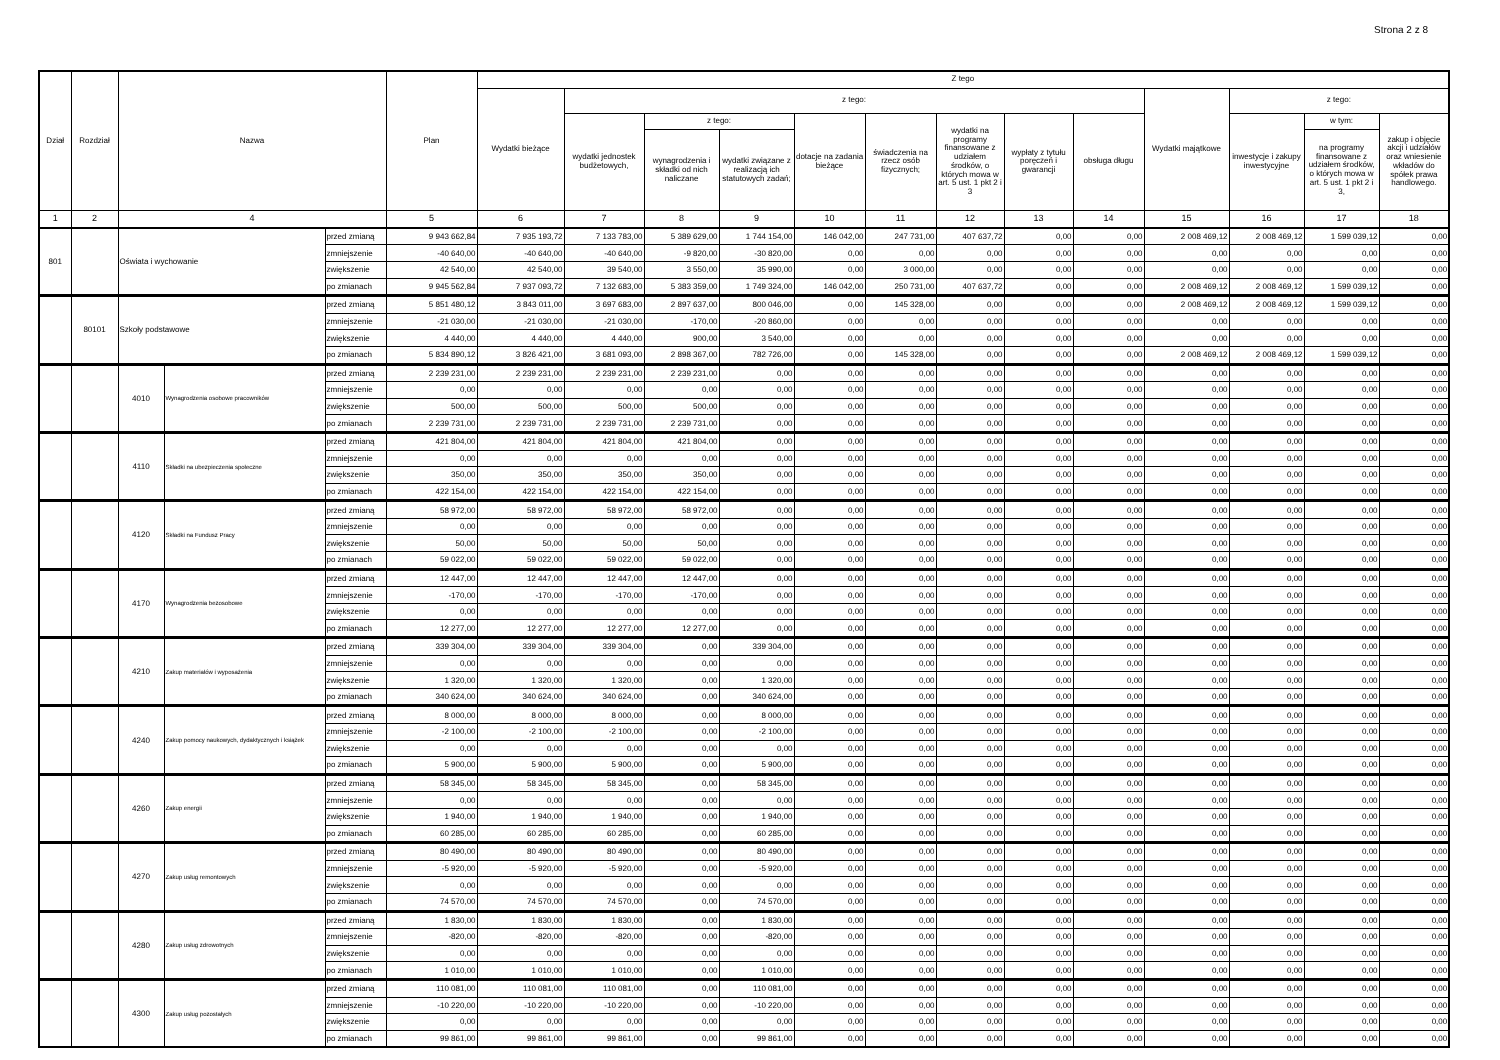Strona 2 z 8
| Dział | Rozdział | Nazwa | | | Plan | Z tego | | | | | | | | | | | | |
| --- | --- | --- | --- | --- | --- | --- | --- | --- | --- | --- | --- | --- | --- | --- | --- | --- | --- | --- |
| | | | | | | Wydatki bieżące | z tego: | | | | | | | | Wydatki majątkowe | z tego: | | |
| | | | | | | | wydatki jednostek budżetowych, | z tego: | | dotacje na zadania bieżące | świadczenia na rzecz osób fizycznych; | wydatki na programy finansowane z udziałem środków, o których mowa w art. 5 ust. 1 pkt 2 i 3 | wypłaty z tytułu poręczeń i gwarancji | obsługa długu | | inwestycje i zakupy inwestycyjne | w tym: | zakup i objęcie akcji i udziałów oraz wniesienie wkładów do spółek prawa handlowego. |
| | | | | | | | | wynagrodzenia i składki od nich naliczane | wydatki związane z realizacją ich statutowych zadań; | | | | | | | | na programy finansowane z udziałem środków, o których mowa w art. 5 ust. 1 pkt 2 i 3, | |
| 1 | 2 | 4 | | | 5 | 6 | 7 | 8 | 9 | 10 | 11 | 12 | 13 | 14 | 15 | 16 | 17 | 18 |
| 801 | | Oświata i wychowanie | | przed zmianą | 9 943 662,84 | 7 935 193,72 | 7 133 783,00 | 5 389 629,00 | 1 744 154,00 | 146 042,00 | 247 731,00 | 407 637,72 | 0,00 | 0,00 | 2 008 469,12 | 2 008 469,12 | 1 599 039,12 | 0,00 |
| | | | | zmniejszenie | -40 640,00 | -40 640,00 | -40 640,00 | -9 820,00 | -30 820,00 | 0,00 | 0,00 | 0,00 | 0,00 | 0,00 | 0,00 | 0,00 | 0,00 | 0,00 |
| | | | | zwiększenie | 42 540,00 | 42 540,00 | 39 540,00 | 3 550,00 | 35 990,00 | 0,00 | 3 000,00 | 0,00 | 0,00 | 0,00 | 0,00 | 0,00 | 0,00 | 0,00 |
| | | | | po zmianach | 9 945 562,84 | 7 937 093,72 | 7 132 683,00 | 5 383 359,00 | 1 749 324,00 | 146 042,00 | 250 731,00 | 407 637,72 | 0,00 | 0,00 | 2 008 469,12 | 2 008 469,12 | 1 599 039,12 | 0,00 |
| | 80101 | Szkoły podstawowe | | przed zmianą | 5 851 480,12 | 3 843 011,00 | 3 697 683,00 | 2 897 637,00 | 800 046,00 | 0,00 | 145 328,00 | 0,00 | 0,00 | 0,00 | 2 008 469,12 | 2 008 469,12 | 1 599 039,12 | 0,00 |
| | | | | zmniejszenie | -21 030,00 | -21 030,00 | -21 030,00 | -170,00 | -20 860,00 | 0,00 | 0,00 | 0,00 | 0,00 | 0,00 | 0,00 | 0,00 | 0,00 | 0,00 |
| | | | | zwiększenie | 4 440,00 | 4 440,00 | 4 440,00 | 900,00 | 3 540,00 | 0,00 | 0,00 | 0,00 | 0,00 | 0,00 | 0,00 | 0,00 | 0,00 | 0,00 |
| | | | | po zmianach | 5 834 890,12 | 3 826 421,00 | 3 681 093,00 | 2 898 367,00 | 782 726,00 | 0,00 | 145 328,00 | 0,00 | 0,00 | 0,00 | 2 008 469,12 | 2 008 469,12 | 1 599 039,12 | 0,00 |
| | | 4010 | Wynagrodzenia osobowe pracowników | przed zmianą | 2 239 231,00 | 2 239 231,00 | 2 239 231,00 | 2 239 231,00 | 0,00 | 0,00 | 0,00 | 0,00 | 0,00 | 0,00 | 0,00 | 0,00 | 0,00 | 0,00 |
| | | | | zmniejszenie | 0,00 | 0,00 | 0,00 | 0,00 | 0,00 | 0,00 | 0,00 | 0,00 | 0,00 | 0,00 | 0,00 | 0,00 | 0,00 | 0,00 |
| | | | | zwiększenie | 500,00 | 500,00 | 500,00 | 500,00 | 0,00 | 0,00 | 0,00 | 0,00 | 0,00 | 0,00 | 0,00 | 0,00 | 0,00 | 0,00 |
| | | | | po zmianach | 2 239 731,00 | 2 239 731,00 | 2 239 731,00 | 2 239 731,00 | 0,00 | 0,00 | 0,00 | 0,00 | 0,00 | 0,00 | 0,00 | 0,00 | 0,00 | 0,00 |
| | | 4110 | Składki na ubezpieczenia społeczne | przed zmianą | 421 804,00 | 421 804,00 | 421 804,00 | 421 804,00 | 0,00 | 0,00 | 0,00 | 0,00 | 0,00 | 0,00 | 0,00 | 0,00 | 0,00 | 0,00 |
| | | | | zmniejszenie | 0,00 | 0,00 | 0,00 | 0,00 | 0,00 | 0,00 | 0,00 | 0,00 | 0,00 | 0,00 | 0,00 | 0,00 | 0,00 | 0,00 |
| | | | | zwiększenie | 350,00 | 350,00 | 350,00 | 350,00 | 0,00 | 0,00 | 0,00 | 0,00 | 0,00 | 0,00 | 0,00 | 0,00 | 0,00 | 0,00 |
| | | | | po zmianach | 422 154,00 | 422 154,00 | 422 154,00 | 422 154,00 | 0,00 | 0,00 | 0,00 | 0,00 | 0,00 | 0,00 | 0,00 | 0,00 | 0,00 | 0,00 |
| | | 4120 | Składki na Fundusz Pracy | przed zmianą | 58 972,00 | 58 972,00 | 58 972,00 | 58 972,00 | 0,00 | 0,00 | 0,00 | 0,00 | 0,00 | 0,00 | 0,00 | 0,00 | 0,00 | 0,00 |
| | | | | zmniejszenie | 0,00 | 0,00 | 0,00 | 0,00 | 0,00 | 0,00 | 0,00 | 0,00 | 0,00 | 0,00 | 0,00 | 0,00 | 0,00 | 0,00 |
| | | | | zwiększenie | 50,00 | 50,00 | 50,00 | 50,00 | 0,00 | 0,00 | 0,00 | 0,00 | 0,00 | 0,00 | 0,00 | 0,00 | 0,00 | 0,00 |
| | | | | po zmianach | 59 022,00 | 59 022,00 | 59 022,00 | 59 022,00 | 0,00 | 0,00 | 0,00 | 0,00 | 0,00 | 0,00 | 0,00 | 0,00 | 0,00 | 0,00 |
| | | 4170 | Wynagrodzenia bezosobowe | przed zmianą | 12 447,00 | 12 447,00 | 12 447,00 | 12 447,00 | 0,00 | 0,00 | 0,00 | 0,00 | 0,00 | 0,00 | 0,00 | 0,00 | 0,00 | 0,00 |
| | | | | zmniejszenie | -170,00 | -170,00 | -170,00 | -170,00 | 0,00 | 0,00 | 0,00 | 0,00 | 0,00 | 0,00 | 0,00 | 0,00 | 0,00 | 0,00 |
| | | | | zwiększenie | 0,00 | 0,00 | 0,00 | 0,00 | 0,00 | 0,00 | 0,00 | 0,00 | 0,00 | 0,00 | 0,00 | 0,00 | 0,00 | 0,00 |
| | | | | po zmianach | 12 277,00 | 12 277,00 | 12 277,00 | 12 277,00 | 0,00 | 0,00 | 0,00 | 0,00 | 0,00 | 0,00 | 0,00 | 0,00 | 0,00 | 0,00 |
| | | 4210 | Zakup materiałów i wyposażenia | przed zmianą | 339 304,00 | 339 304,00 | 339 304,00 | 0,00 | 339 304,00 | 0,00 | 0,00 | 0,00 | 0,00 | 0,00 | 0,00 | 0,00 | 0,00 | 0,00 |
| | | | | zmniejszenie | 0,00 | 0,00 | 0,00 | 0,00 | 0,00 | 0,00 | 0,00 | 0,00 | 0,00 | 0,00 | 0,00 | 0,00 | 0,00 | 0,00 |
| | | | | zwiększenie | 1 320,00 | 1 320,00 | 1 320,00 | 0,00 | 1 320,00 | 0,00 | 0,00 | 0,00 | 0,00 | 0,00 | 0,00 | 0,00 | 0,00 | 0,00 |
| | | | | po zmianach | 340 624,00 | 340 624,00 | 340 624,00 | 0,00 | 340 624,00 | 0,00 | 0,00 | 0,00 | 0,00 | 0,00 | 0,00 | 0,00 | 0,00 | 0,00 |
| | | 4240 | Zakup pomocy naukowych, dydaktycznych i książek | przed zmianą | 8 000,00 | 8 000,00 | 8 000,00 | 0,00 | 8 000,00 | 0,00 | 0,00 | 0,00 | 0,00 | 0,00 | 0,00 | 0,00 | 0,00 | 0,00 |
| | | | | zmniejszenie | -2 100,00 | -2 100,00 | -2 100,00 | 0,00 | -2 100,00 | 0,00 | 0,00 | 0,00 | 0,00 | 0,00 | 0,00 | 0,00 | 0,00 | 0,00 |
| | | | | zwiększenie | 0,00 | 0,00 | 0,00 | 0,00 | 0,00 | 0,00 | 0,00 | 0,00 | 0,00 | 0,00 | 0,00 | 0,00 | 0,00 | 0,00 |
| | | | | po zmianach | 5 900,00 | 5 900,00 | 5 900,00 | 0,00 | 5 900,00 | 0,00 | 0,00 | 0,00 | 0,00 | 0,00 | 0,00 | 0,00 | 0,00 | 0,00 |
| | | 4260 | Zakup energii | przed zmianą | 58 345,00 | 58 345,00 | 58 345,00 | 0,00 | 58 345,00 | 0,00 | 0,00 | 0,00 | 0,00 | 0,00 | 0,00 | 0,00 | 0,00 | 0,00 |
| | | | | zmniejszenie | 0,00 | 0,00 | 0,00 | 0,00 | 0,00 | 0,00 | 0,00 | 0,00 | 0,00 | 0,00 | 0,00 | 0,00 | 0,00 | 0,00 |
| | | | | zwiększenie | 1 940,00 | 1 940,00 | 1 940,00 | 0,00 | 1 940,00 | 0,00 | 0,00 | 0,00 | 0,00 | 0,00 | 0,00 | 0,00 | 0,00 | 0,00 |
| | | | | po zmianach | 60 285,00 | 60 285,00 | 60 285,00 | 0,00 | 60 285,00 | 0,00 | 0,00 | 0,00 | 0,00 | 0,00 | 0,00 | 0,00 | 0,00 | 0,00 |
| | | 4270 | Zakup usług remontowych | przed zmianą | 80 490,00 | 80 490,00 | 80 490,00 | 0,00 | 80 490,00 | 0,00 | 0,00 | 0,00 | 0,00 | 0,00 | 0,00 | 0,00 | 0,00 | 0,00 |
| | | | | zmniejszenie | -5 920,00 | -5 920,00 | -5 920,00 | 0,00 | -5 920,00 | 0,00 | 0,00 | 0,00 | 0,00 | 0,00 | 0,00 | 0,00 | 0,00 | 0,00 |
| | | | | zwiększenie | 0,00 | 0,00 | 0,00 | 0,00 | 0,00 | 0,00 | 0,00 | 0,00 | 0,00 | 0,00 | 0,00 | 0,00 | 0,00 | 0,00 |
| | | | | po zmianach | 74 570,00 | 74 570,00 | 74 570,00 | 0,00 | 74 570,00 | 0,00 | 0,00 | 0,00 | 0,00 | 0,00 | 0,00 | 0,00 | 0,00 | 0,00 |
| | | 4280 | Zakup usług zdrowotnych | przed zmianą | 1 830,00 | 1 830,00 | 1 830,00 | 0,00 | 1 830,00 | 0,00 | 0,00 | 0,00 | 0,00 | 0,00 | 0,00 | 0,00 | 0,00 | 0,00 |
| | | | | zmniejszenie | -820,00 | -820,00 | -820,00 | 0,00 | -820,00 | 0,00 | 0,00 | 0,00 | 0,00 | 0,00 | 0,00 | 0,00 | 0,00 | 0,00 |
| | | | | zwiększenie | 0,00 | 0,00 | 0,00 | 0,00 | 0,00 | 0,00 | 0,00 | 0,00 | 0,00 | 0,00 | 0,00 | 0,00 | 0,00 | 0,00 |
| | | | | po zmianach | 1 010,00 | 1 010,00 | 1 010,00 | 0,00 | 1 010,00 | 0,00 | 0,00 | 0,00 | 0,00 | 0,00 | 0,00 | 0,00 | 0,00 | 0,00 |
| | | 4300 | Zakup usług pozostałych | przed zmianą | 110 081,00 | 110 081,00 | 110 081,00 | 0,00 | 110 081,00 | 0,00 | 0,00 | 0,00 | 0,00 | 0,00 | 0,00 | 0,00 | 0,00 | 0,00 |
| | | | | zmniejszenie | -10 220,00 | -10 220,00 | -10 220,00 | 0,00 | -10 220,00 | 0,00 | 0,00 | 0,00 | 0,00 | 0,00 | 0,00 | 0,00 | 0,00 | 0,00 |
| | | | | zwiększenie | 0,00 | 0,00 | 0,00 | 0,00 | 0,00 | 0,00 | 0,00 | 0,00 | 0,00 | 0,00 | 0,00 | 0,00 | 0,00 | 0,00 |
| | | | | po zmianach | 99 861,00 | 99 861,00 | 99 861,00 | 0,00 | 99 861,00 | 0,00 | 0,00 | 0,00 | 0,00 | 0,00 | 0,00 | 0,00 | 0,00 | 0,00 |